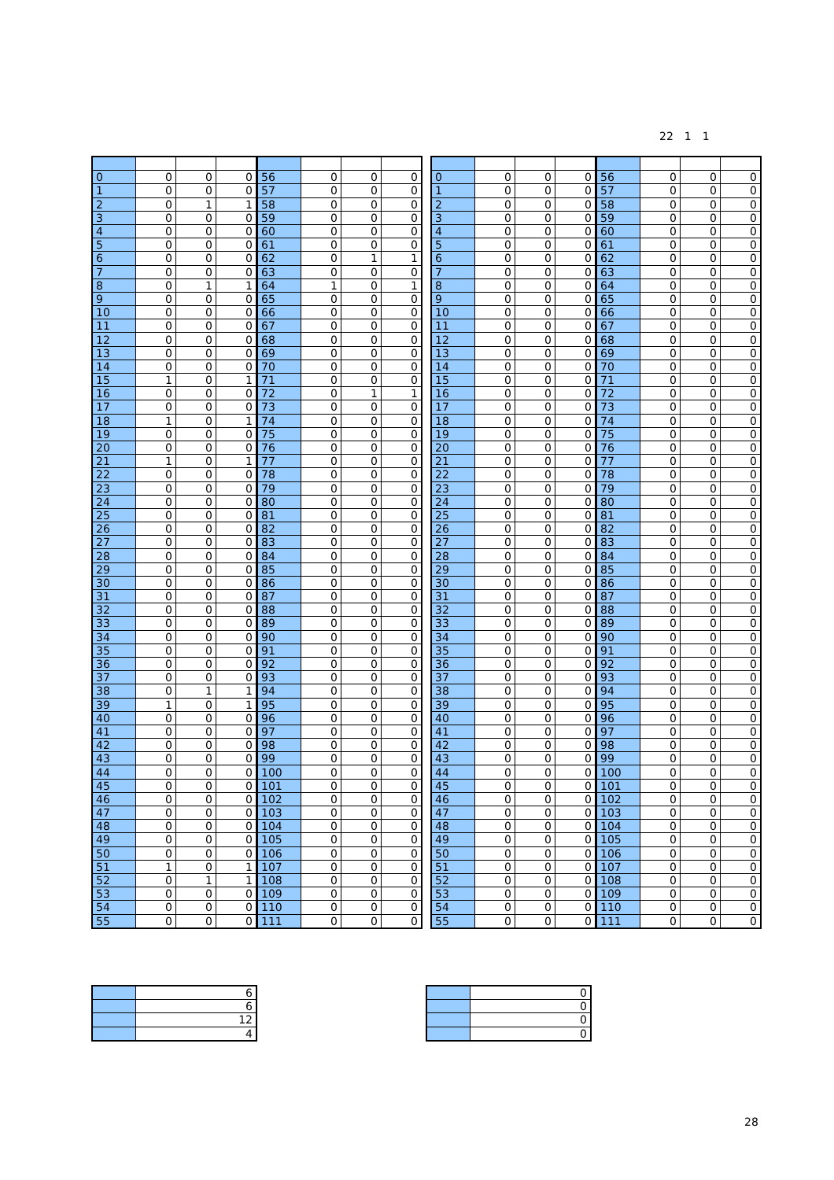22　1　1
| 0 | 0 | 0 | 0 | 56 | 0 | 0 | 0 |
| 1 | 0 | 0 | 0 | 57 | 0 | 0 | 0 |
| 2 | 0 | 1 | 1 | 58 | 0 | 0 | 0 |
| 3 | 0 | 0 | 0 | 59 | 0 | 0 | 0 |
| 4 | 0 | 0 | 0 | 60 | 0 | 0 | 0 |
| 5 | 0 | 0 | 0 | 61 | 0 | 0 | 0 |
| 6 | 0 | 0 | 0 | 62 | 0 | 1 | 1 |
| 7 | 0 | 0 | 0 | 63 | 0 | 0 | 0 |
| 8 | 0 | 1 | 1 | 64 | 1 | 0 | 1 |
| 9 | 0 | 0 | 0 | 65 | 0 | 0 | 0 |
| 10 | 0 | 0 | 0 | 66 | 0 | 0 | 0 |
| 11 | 0 | 0 | 0 | 67 | 0 | 0 | 0 |
| 12 | 0 | 0 | 0 | 68 | 0 | 0 | 0 |
| 13 | 0 | 0 | 0 | 69 | 0 | 0 | 0 |
| 14 | 0 | 0 | 0 | 70 | 0 | 0 | 0 |
| 15 | 1 | 0 | 1 | 71 | 0 | 0 | 0 |
| 16 | 0 | 0 | 0 | 72 | 0 | 1 | 1 |
| 17 | 0 | 0 | 0 | 73 | 0 | 0 | 0 |
| 18 | 1 | 0 | 1 | 74 | 0 | 0 | 0 |
| 19 | 0 | 0 | 0 | 75 | 0 | 0 | 0 |
| 20 | 0 | 0 | 0 | 76 | 0 | 0 | 0 |
| 21 | 1 | 0 | 1 | 77 | 0 | 0 | 0 |
| 22 | 0 | 0 | 0 | 78 | 0 | 0 | 0 |
| 23 | 0 | 0 | 0 | 79 | 0 | 0 | 0 |
| 24 | 0 | 0 | 0 | 80 | 0 | 0 | 0 |
| 25 | 0 | 0 | 0 | 81 | 0 | 0 | 0 |
| 26 | 0 | 0 | 0 | 82 | 0 | 0 | 0 |
| 27 | 0 | 0 | 0 | 83 | 0 | 0 | 0 |
| 28 | 0 | 0 | 0 | 84 | 0 | 0 | 0 |
| 29 | 0 | 0 | 0 | 85 | 0 | 0 | 0 |
| 30 | 0 | 0 | 0 | 86 | 0 | 0 | 0 |
| 31 | 0 | 0 | 0 | 87 | 0 | 0 | 0 |
| 32 | 0 | 0 | 0 | 88 | 0 | 0 | 0 |
| 33 | 0 | 0 | 0 | 89 | 0 | 0 | 0 |
| 34 | 0 | 0 | 0 | 90 | 0 | 0 | 0 |
| 35 | 0 | 0 | 0 | 91 | 0 | 0 | 0 |
| 36 | 0 | 0 | 0 | 92 | 0 | 0 | 0 |
| 37 | 0 | 0 | 0 | 93 | 0 | 0 | 0 |
| 38 | 0 | 1 | 1 | 94 | 0 | 0 | 0 |
| 39 | 1 | 0 | 1 | 95 | 0 | 0 | 0 |
| 40 | 0 | 0 | 0 | 96 | 0 | 0 | 0 |
| 41 | 0 | 0 | 0 | 97 | 0 | 0 | 0 |
| 42 | 0 | 0 | 0 | 98 | 0 | 0 | 0 |
| 43 | 0 | 0 | 0 | 99 | 0 | 0 | 0 |
| 44 | 0 | 0 | 0 | 100 | 0 | 0 | 0 |
| 45 | 0 | 0 | 0 | 101 | 0 | 0 | 0 |
| 46 | 0 | 0 | 0 | 102 | 0 | 0 | 0 |
| 47 | 0 | 0 | 0 | 103 | 0 | 0 | 0 |
| 48 | 0 | 0 | 0 | 104 | 0 | 0 | 0 |
| 49 | 0 | 0 | 0 | 105 | 0 | 0 | 0 |
| 50 | 0 | 0 | 0 | 106 | 0 | 0 | 0 |
| 51 | 1 | 0 | 1 | 107 | 0 | 0 | 0 |
| 52 | 0 | 1 | 1 | 108 | 0 | 0 | 0 |
| 53 | 0 | 0 | 0 | 109 | 0 | 0 | 0 |
| 54 | 0 | 0 | 0 | 110 | 0 | 0 | 0 |
| 55 | 0 | 0 | 0 | 111 | 0 | 0 | 0 |
| 0 | 0 | 0 | 0 | 56 | 0 | 0 | 0 |
| 1 | 0 | 0 | 0 | 57 | 0 | 0 | 0 |
| 2 | 0 | 0 | 0 | 58 | 0 | 0 | 0 |
| 3 | 0 | 0 | 0 | 59 | 0 | 0 | 0 |
| 4 | 0 | 0 | 0 | 60 | 0 | 0 | 0 |
| 5 | 0 | 0 | 0 | 61 | 0 | 0 | 0 |
| 6 | 0 | 0 | 0 | 62 | 0 | 0 | 0 |
| 7 | 0 | 0 | 0 | 63 | 0 | 0 | 0 |
| 8 | 0 | 0 | 0 | 64 | 0 | 0 | 0 |
| 9 | 0 | 0 | 0 | 65 | 0 | 0 | 0 |
| 10 | 0 | 0 | 0 | 66 | 0 | 0 | 0 |
| 11 | 0 | 0 | 0 | 67 | 0 | 0 | 0 |
| 12 | 0 | 0 | 0 | 68 | 0 | 0 | 0 |
| 13 | 0 | 0 | 0 | 69 | 0 | 0 | 0 |
| 14 | 0 | 0 | 0 | 70 | 0 | 0 | 0 |
| 15 | 0 | 0 | 0 | 71 | 0 | 0 | 0 |
| 16 | 0 | 0 | 0 | 72 | 0 | 0 | 0 |
| 17 | 0 | 0 | 0 | 73 | 0 | 0 | 0 |
| 18 | 0 | 0 | 0 | 74 | 0 | 0 | 0 |
| 19 | 0 | 0 | 0 | 75 | 0 | 0 | 0 |
| 20 | 0 | 0 | 0 | 76 | 0 | 0 | 0 |
| 21 | 0 | 0 | 0 | 77 | 0 | 0 | 0 |
| 22 | 0 | 0 | 0 | 78 | 0 | 0 | 0 |
| 23 | 0 | 0 | 0 | 79 | 0 | 0 | 0 |
| 24 | 0 | 0 | 0 | 80 | 0 | 0 | 0 |
| 25 | 0 | 0 | 0 | 81 | 0 | 0 | 0 |
| 26 | 0 | 0 | 0 | 82 | 0 | 0 | 0 |
| 27 | 0 | 0 | 0 | 83 | 0 | 0 | 0 |
| 28 | 0 | 0 | 0 | 84 | 0 | 0 | 0 |
| 29 | 0 | 0 | 0 | 85 | 0 | 0 | 0 |
| 30 | 0 | 0 | 0 | 86 | 0 | 0 | 0 |
| 31 | 0 | 0 | 0 | 87 | 0 | 0 | 0 |
| 32 | 0 | 0 | 0 | 88 | 0 | 0 | 0 |
| 33 | 0 | 0 | 0 | 89 | 0 | 0 | 0 |
| 34 | 0 | 0 | 0 | 90 | 0 | 0 | 0 |
| 35 | 0 | 0 | 0 | 91 | 0 | 0 | 0 |
| 36 | 0 | 0 | 0 | 92 | 0 | 0 | 0 |
| 37 | 0 | 0 | 0 | 93 | 0 | 0 | 0 |
| 38 | 0 | 0 | 0 | 94 | 0 | 0 | 0 |
| 39 | 0 | 0 | 0 | 95 | 0 | 0 | 0 |
| 40 | 0 | 0 | 0 | 96 | 0 | 0 | 0 |
| 41 | 0 | 0 | 0 | 97 | 0 | 0 | 0 |
| 42 | 0 | 0 | 0 | 98 | 0 | 0 | 0 |
| 43 | 0 | 0 | 0 | 99 | 0 | 0 | 0 |
| 44 | 0 | 0 | 0 | 100 | 0 | 0 | 0 |
| 45 | 0 | 0 | 0 | 101 | 0 | 0 | 0 |
| 46 | 0 | 0 | 0 | 102 | 0 | 0 | 0 |
| 47 | 0 | 0 | 0 | 103 | 0 | 0 | 0 |
| 48 | 0 | 0 | 0 | 104 | 0 | 0 | 0 |
| 49 | 0 | 0 | 0 | 105 | 0 | 0 | 0 |
| 50 | 0 | 0 | 0 | 106 | 0 | 0 | 0 |
| 51 | 0 | 0 | 0 | 107 | 0 | 0 | 0 |
| 52 | 0 | 0 | 0 | 108 | 0 | 0 | 0 |
| 53 | 0 | 0 | 0 | 109 | 0 | 0 | 0 |
| 54 | 0 | 0 | 0 | 110 | 0 | 0 | 0 |
| 55 | 0 | 0 | 0 | 111 | 0 | 0 | 0 |
| | 6 |
| | 6 |
| | 12 |
| | 4 |
| | 0 |
| | 0 |
| | 0 |
| | 0 |
28